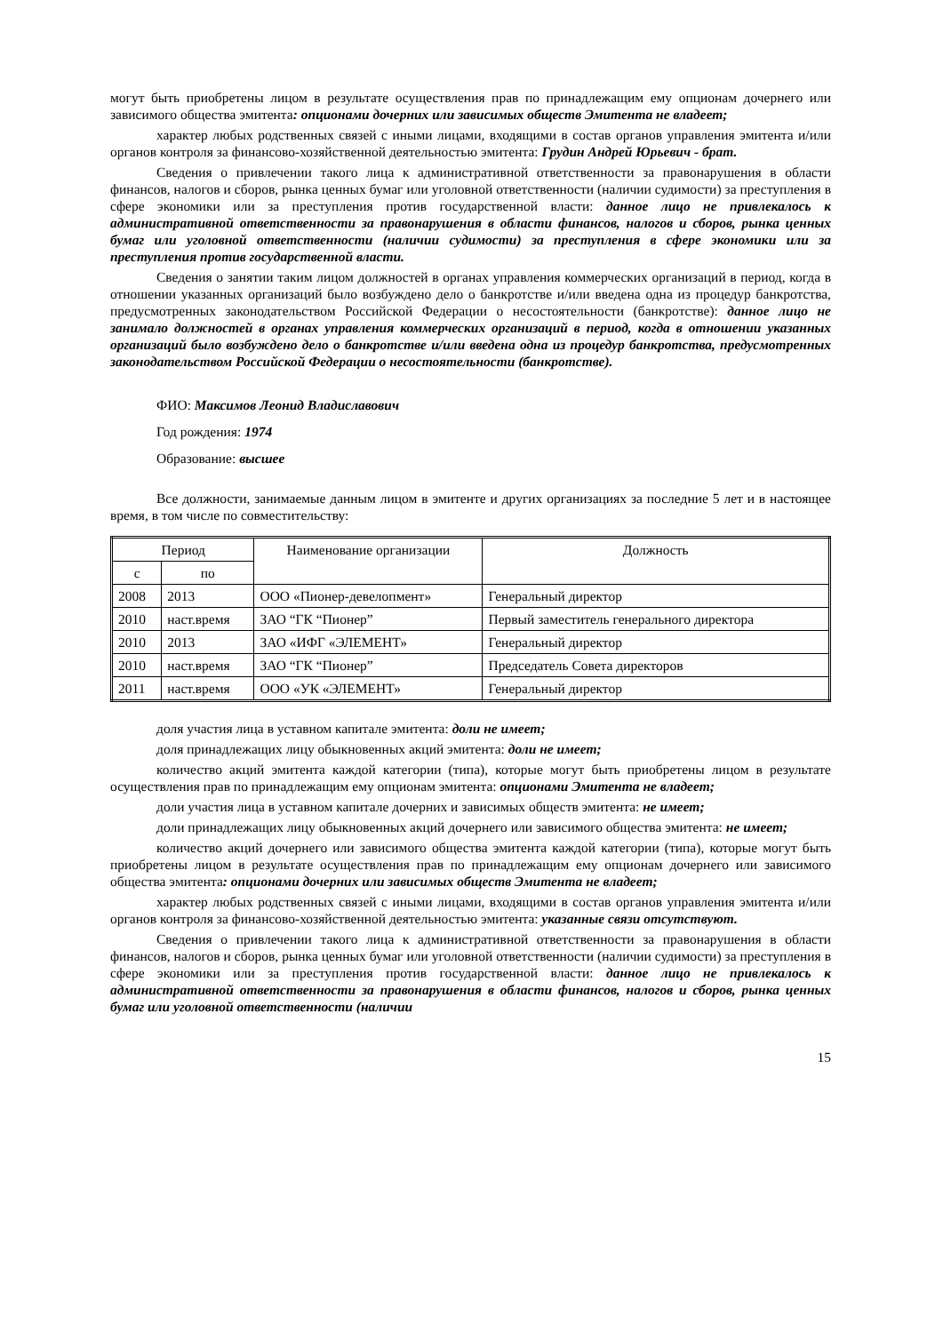могут быть приобретены лицом в результате осуществления прав по принадлежащим ему опционам дочернего или зависимого общества эмитента: опционами дочерних или зависимых обществ Эмитента не владеет;
характер любых родственных связей с иными лицами, входящими в состав органов управления эмитента и/или органов контроля за финансово-хозяйственной деятельностью эмитента: Грудин Андрей Юрьевич - брат.
Сведения о привлечении такого лица к административной ответственности за правонарушения в области финансов, налогов и сборов, рынка ценных бумаг или уголовной ответственности (наличии судимости) за преступления в сфере экономики или за преступления против государственной власти: данное лицо не привлекалось к административной ответственности за правонарушения в области финансов, налогов и сборов, рынка ценных бумаг или уголовной ответственности (наличии судимости) за преступления в сфере экономики или за преступления против государственной власти.
Сведения о занятии таким лицом должностей в органах управления коммерческих организаций в период, когда в отношении указанных организаций было возбуждено дело о банкротстве и/или введена одна из процедур банкротства, предусмотренных законодательством Российской Федерации о несостоятельности (банкротстве): данное лицо не занимало должностей в органах управления коммерческих организаций в период, когда в отношении указанных организаций было возбуждено дело о банкротстве и/или введена одна из процедур банкротства, предусмотренных законодательством Российской Федерации о несостоятельности (банкротстве).
ФИО: Максимов Леонид Владиславович
Год рождения: 1974
Образование: высшее
Все должности, занимаемые данным лицом в эмитенте и других организациях за последние 5 лет и в настоящее время, в том числе по совместительству:
| Период | | Наименование организации | Должность |
| --- | --- | --- | --- |
| с | по | | |
| 2008 | 2013 | ООО «Пионер-девелопмент» | Генеральный директор |
| 2010 | наст.время | ЗАО “ГК “Пионер” | Первый заместитель генерального директора |
| 2010 | 2013 | ЗАО «ИФГ «ЭЛЕМЕНТ» | Генеральный директор |
| 2010 | наст.время | ЗАО “ГК “Пионер” | Председатель Совета директоров |
| 2011 | наст.время | ООО «УК «ЭЛЕМЕНТ» | Генеральный директор |
доля участия лица в уставном капитале эмитента: доли не имеет;
доля принадлежащих лицу обыкновенных акций эмитента: доли не имеет;
количество акций эмитента каждой категории (типа), которые могут быть приобретены лицом в результате осуществления прав по принадлежащим ему опционам эмитента: опционами Эмитента не владеет;
доли участия лица в уставном капитале дочерних и зависимых обществ эмитента: не имеет;
доли принадлежащих лицу обыкновенных акций дочернего или зависимого общества эмитента: не имеет;
количество акций дочернего или зависимого общества эмитента каждой категории (типа), которые могут быть приобретены лицом в результате осуществления прав по принадлежащим ему опционам дочернего или зависимого общества эмитента: опционами дочерних или зависимых обществ Эмитента не владеет;
характер любых родственных связей с иными лицами, входящими в состав органов управления эмитента и/или органов контроля за финансово-хозяйственной деятельностью эмитента: указанные связи отсутствуют.
Сведения о привлечении такого лица к административной ответственности за правонарушения в области финансов, налогов и сборов, рынка ценных бумаг или уголовной ответственности (наличии судимости) за преступления в сфере экономики или за преступления против государственной власти: данное лицо не привлекалось к административной ответственности за правонарушения в области финансов, налогов и сборов, рынка ценных бумаг или уголовной ответственности (наличии
15